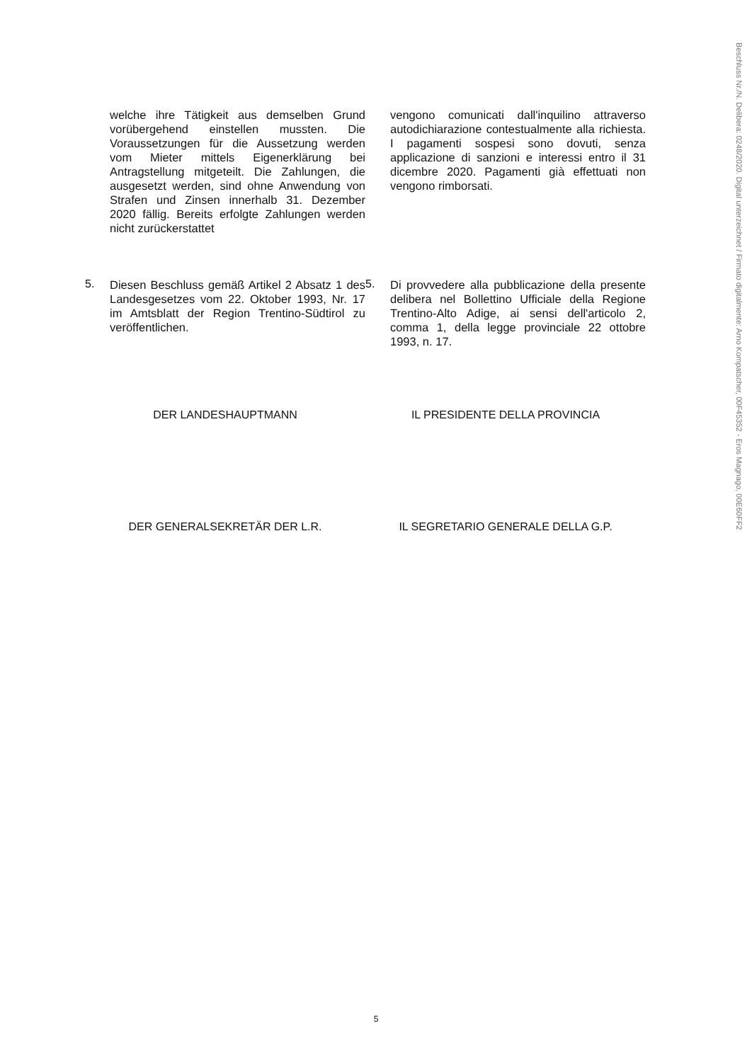Beschluss Nr./N. Delibera: 0248/2020. Digital unterzeichnet / Firmato digitalmente: Arno Kompatscher, 00F45352 - Eros Magnago, 00E60FF2
welche ihre Tätigkeit aus demselben Grund vorübergehend einstellen mussten. Die Voraussetzungen für die Aussetzung werden vom Mieter mittels Eigenerklärung bei Antragstellung mitgeteilt. Die Zahlungen, die ausgesetzt werden, sind ohne Anwendung von Strafen und Zinsen innerhalb 31. Dezember 2020 fällig. Bereits erfolgte Zahlungen werden nicht zurückerstattet
vengono comunicati dall'inquilino attraverso autodichiarazione contestualmente alla richiesta. I pagamenti sospesi sono dovuti, senza applicazione di sanzioni e interessi entro il 31 dicembre 2020. Pagamenti già effettuati non vengono rimborsati.
5.
Diesen Beschluss gemäß Artikel 2 Absatz 1 des Landesgesetzes vom 22. Oktober 1993, Nr. 17 im Amtsblatt der Region Trentino-Südtirol zu veröffentlichen.
5.
Di provvedere alla pubblicazione della presente delibera nel Bollettino Ufficiale della Regione Trentino-Alto Adige, ai sensi dell'articolo 2, comma 1, della legge provinciale 22 ottobre 1993, n. 17.
DER LANDESHAUPTMANN IL PRESIDENTE DELLA PROVINCIA
DER GENERALSEKRETÄR DER L.R. IL SEGRETARIO GENERALE DELLA G.P.
5